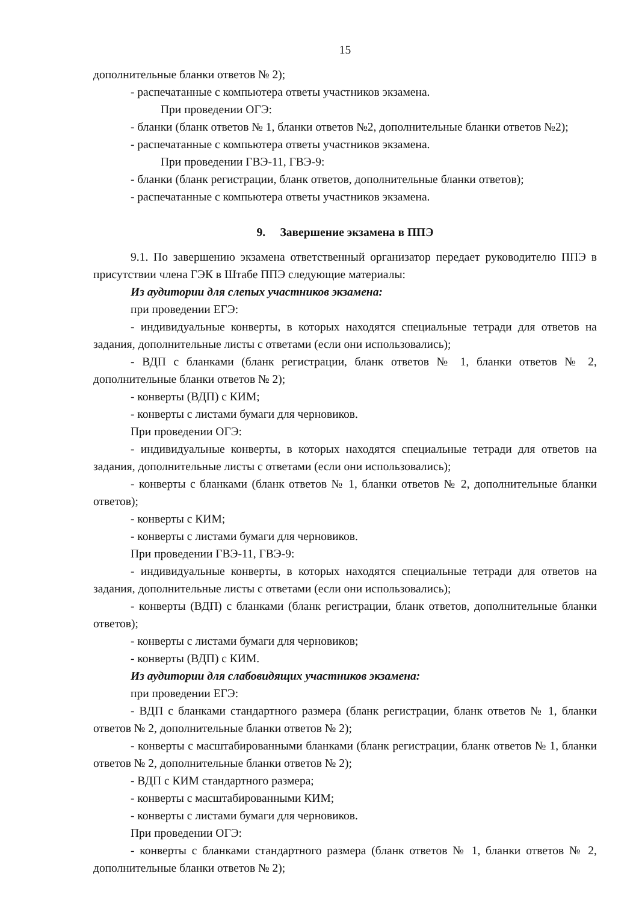15
дополнительные бланки ответов № 2);
- распечатанные с компьютера ответы участников экзамена.
При проведении ОГЭ:
- бланки (бланк ответов № 1, бланки ответов №2, дополнительные бланки ответов №2);
- распечатанные с компьютера ответы участников экзамена.
При проведении ГВЭ-11, ГВЭ-9:
- бланки (бланк регистрации, бланк ответов, дополнительные бланки ответов);
- распечатанные с компьютера ответы участников экзамена.
9. Завершение экзамена в ППЭ
9.1. По завершению экзамена ответственный организатор передает руководителю ППЭ в присутствии члена ГЭК в Штабе ППЭ следующие материалы:
Из аудитории для слепых участников экзамена:
при проведении ЕГЭ:
- индивидуальные конверты, в которых находятся специальные тетради для ответов на задания, дополнительные листы с ответами (если они использовались);
- ВДП с бланками (бланк регистрации, бланк ответов № 1, бланки ответов № 2, дополнительные бланки ответов № 2);
- конверты (ВДП) с КИМ;
- конверты с листами бумаги для черновиков.
При проведении ОГЭ:
- индивидуальные конверты, в которых находятся специальные тетради для ответов на задания, дополнительные листы с ответами (если они использовались);
- конверты с бланками (бланк ответов № 1, бланки ответов № 2, дополнительные бланки ответов);
- конверты с КИМ;
- конверты с листами бумаги для черновиков.
При проведении ГВЭ-11, ГВЭ-9:
- индивидуальные конверты, в которых находятся специальные тетради для ответов на задания, дополнительные листы с ответами (если они использовались);
- конверты (ВДП) с бланками (бланк регистрации, бланк ответов, дополнительные бланки ответов);
- конверты с листами бумаги для черновиков;
- конверты (ВДП) с КИМ.
Из аудитории для слабовидящих участников экзамена:
при проведении ЕГЭ:
- ВДП с бланками стандартного размера (бланк регистрации, бланк ответов № 1, бланки ответов № 2, дополнительные бланки ответов № 2);
- конверты с масштабированными бланками (бланк регистрации, бланк ответов № 1, бланки ответов № 2, дополнительные бланки ответов № 2);
- ВДП с КИМ стандартного размера;
- конверты с масштабированными КИМ;
- конверты с листами бумаги для черновиков.
При проведении ОГЭ:
- конверты с бланками стандартного размера (бланк ответов № 1, бланки ответов № 2, дополнительные бланки ответов № 2);